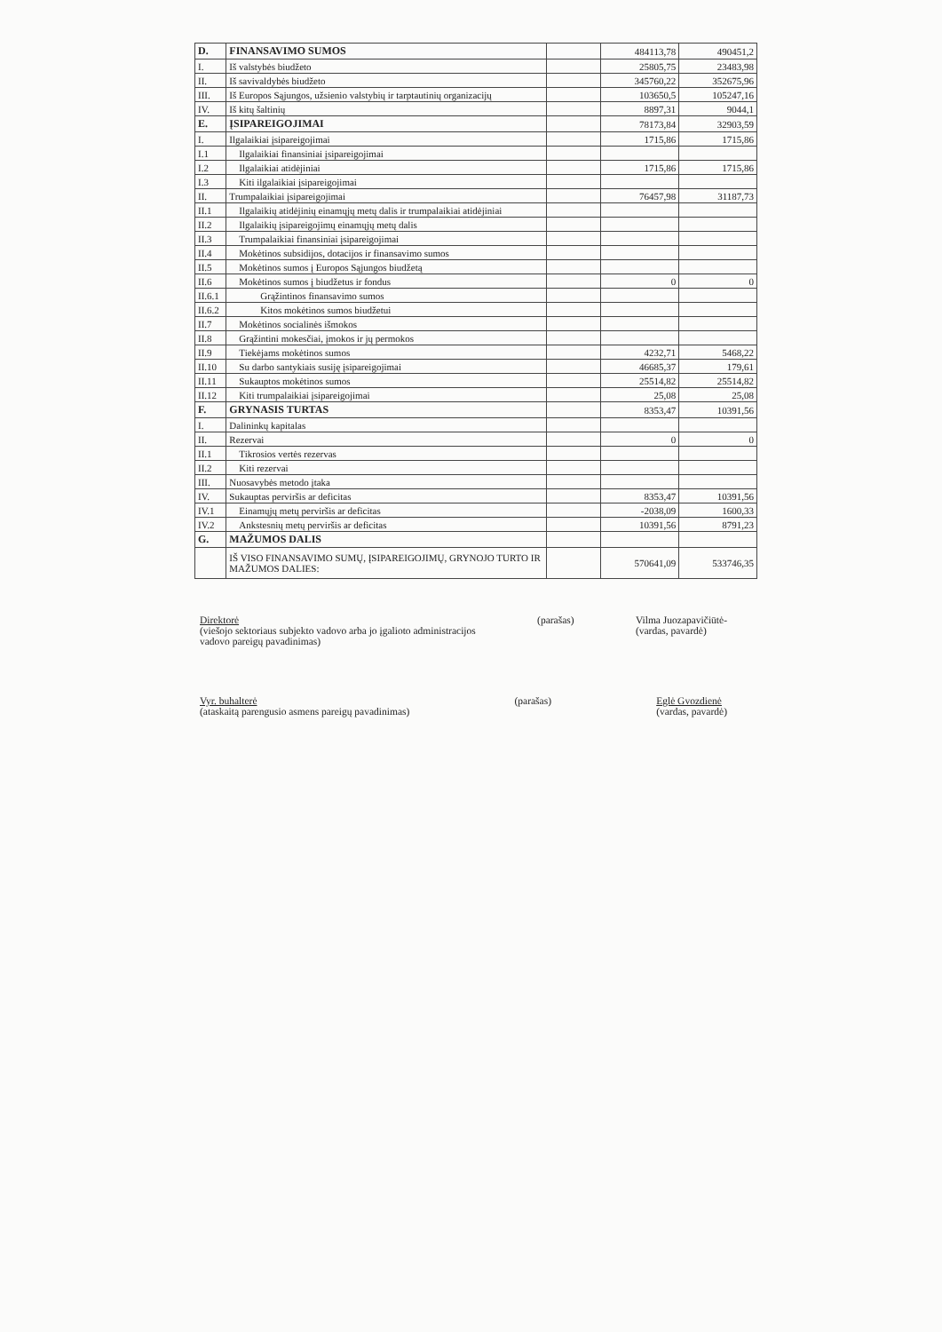| D. | FINANSAVIMO SUMOS | | 484113,78 | 490451,2 |
| I. | Iš valstybės biudžeto | | 25805,75 | 23483,98 |
| II. | Iš savivaldybės biudžeto | | 345760,22 | 352675,96 |
| III. | Iš Europos Sąjungos, užsienio valstybių ir tarptautinių organizacijų | | 103650,5 | 105247,16 |
| IV. | Iš kitų šaltinių | | 8897,31 | 9044,1 |
| E. | ĮSIPAREIGOJIMAI | | 78173,84 | 32903,59 |
| I. | Ilgalaikiai įsipareigojimai | | 1715,86 | 1715,86 |
| I.1 | Ilgalaikiai finansiniai įsipareigojimai | | | |
| I.2 | Ilgalaikiai atidėjiniai | | 1715,86 | 1715,86 |
| I.3 | Kiti ilgalaikiai įsipareigojimai | | | |
| II. | Trumpalaikiai įsipareigojimai | | 76457,98 | 31187,73 |
| II.1 | Ilgalaikių atidėjinių einamųjų metų dalis ir trumpalaikiai atidėjiniai | | | |
| II.2 | Ilgalaikių įsipareigojimų einamųjų metų dalis | | | |
| II.3 | Trumpalaikiai finansiniai įsipareigojimai | | | |
| II.4 | Mokėtinos subsidijos, dotacijos ir finansavimo sumos | | | |
| II.5 | Mokėtinos sumos į Europos Sąjungos biudžetą | | | |
| II.6 | Mokėtinos sumos į biudžetus ir fondus | | 0 | 0 |
| II.6.1 | Grąžintinos finansavimo sumos | | | |
| II.6.2 | Kitos mokėtinos sumos biudžetui | | | |
| II.7 | Mokėtinos socialinės išmokos | | | |
| II.8 | Grąžintini mokesčiai, įmokos ir jų permokos | | | |
| II.9 | Tiekėjams mokėtinos sumos | | 4232,71 | 5468,22 |
| II.10 | Su darbo santykiais susiję įsipareigojimai | | 46685,37 | 179,61 |
| II.11 | Sukauptos mokėtinos sumos | | 25514,82 | 25514,82 |
| II.12 | Kiti trumpalaikiai įsipareigojimai | | 25,08 | 25,08 |
| F. | GRYNASIS TURTAS | | 8353,47 | 10391,56 |
| I. | Dalininkų kapitalas | | | |
| II. | Rezervai | | 0 | 0 |
| II.1 | Tikrosios vertės rezervas | | | |
| II.2 | Kiti rezervai | | | |
| III. | Nuosavybės metodo įtaka | | | |
| IV. | Sukauptas perviršis ar deficitas | | 8353,47 | 10391,56 |
| IV.1 | Einamųjų metų perviršis ar deficitas | | -2038,09 | 1600,33 |
| IV.2 | Ankstesnių metų perviršis ar deficitas | | 10391,56 | 8791,23 |
| G. | MAŽUMOS DALIS | | | |
| | IŠ VISO FINANSAVIMO SUMŲ, ĮSIPAREIGOJIMŲ, GRYNOJO TURTO IR MAŽUMOS DALIES: | | 570641,09 | 533746,35 |
Direktorė
(viešojo sektoriaus subjekto vadovo arba jo įgalioto administracijos
vadovo pareigų pavadinimas)
(parašas) Vilma Juozapavičiūtė-
(vardas, pavardė)
Vyr. buhalterė
(ataskaitą parengusio asmens pareigų pavadinimas)
(parašas) Eglė Gvozdienė
(vardas, pavardė)